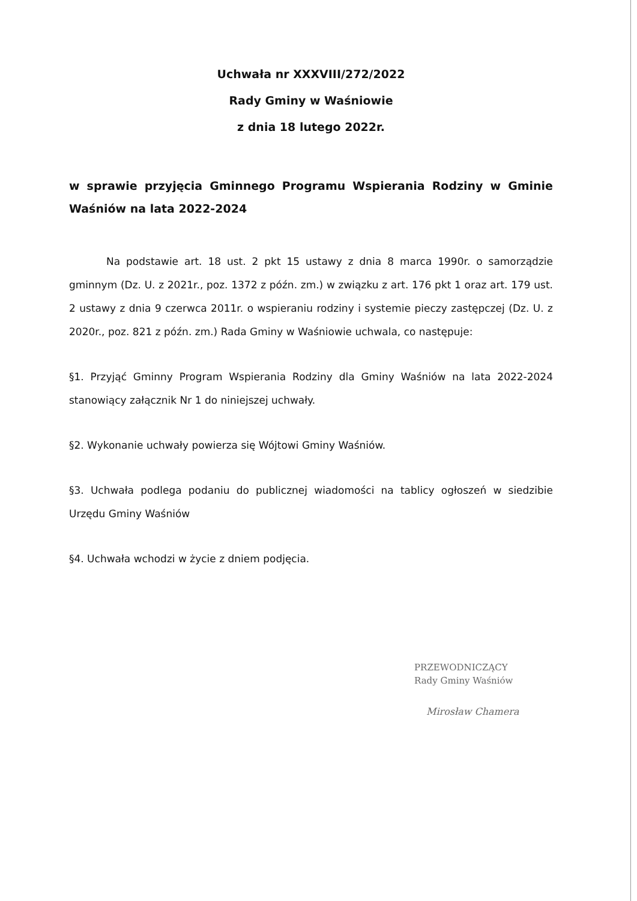Uchwała nr XXXVIII/272/2022
Rady Gminy w Waśniowie
z dnia 18 lutego 2022r.
w sprawie przyjęcia Gminnego Programu Wspierania Rodziny w Gminie Waśniów na lata 2022-2024
Na podstawie art. 18 ust. 2 pkt 15 ustawy z dnia 8 marca 1990r. o samorządzie gminnym (Dz. U. z 2021r., poz. 1372 z późn. zm.) w związku z art. 176 pkt 1 oraz art. 179 ust. 2 ustawy z dnia 9 czerwca 2011r. o wspieraniu rodziny i systemie pieczy zastępczej (Dz. U. z 2020r., poz. 821 z późn. zm.) Rada Gminy w Waśniowie uchwala, co następuje:
§1. Przyjąć Gminny Program Wspierania Rodziny dla Gminy Waśniów na lata 2022-2024 stanowiący załącznik Nr 1 do niniejszej uchwały.
§2. Wykonanie uchwały powierza się Wójtowi Gminy Waśniów.
§3. Uchwała podlega podaniu do publicznej wiadomości na tablicy ogłoszeń w siedzibie Urzędu Gminy Waśniów
§4. Uchwała wchodzi w życie z dniem podjęcia.
PRZEWODNICZĄCY
Rady Gminy Waśniów
Mirosław Chamera